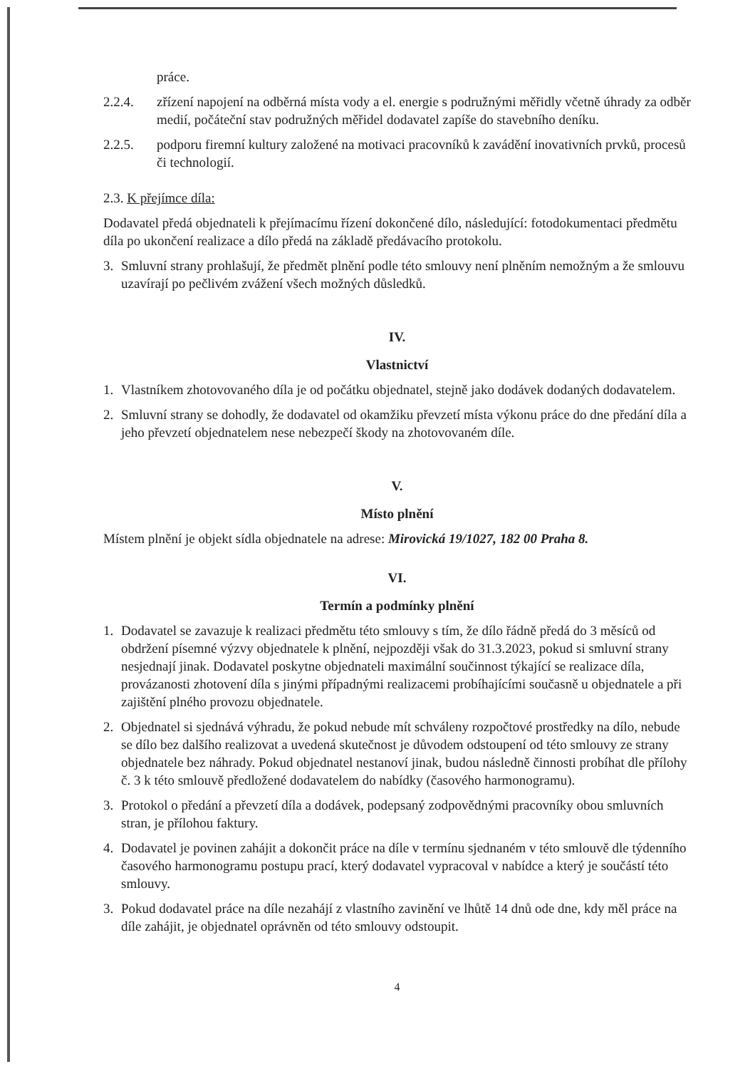práce.
2.2.4. zřízení napojení na odběrná místa vody a el. energie s podružnými měřidly včetně úhrady za odběr medií, počáteční stav podružných měřidel dodavatel zapíše do stavebního deníku.
2.2.5. podporu firemní kultury založené na motivaci pracovníků k zavádění inovativních prvků, procesů či technologií.
2.3. K přejímce díla:
Dodavatel předá objednateli k přejímacímu řízení dokončené dílo, následující: fotodokumentaci předmětu díla po ukončení realizace a dílo předá na základě předávacího protokolu.
3. Smluvní strany prohlašují, že předmět plnění podle této smlouvy není plněním nemožným a že smlouvu uzavírají po pečlivém zvážení všech možných důsledků.
IV.
Vlastnictví
1. Vlastníkem zhotovovaného díla je od počátku objednatel, stejně jako dodávek dodaných dodavatelem.
2. Smluvní strany se dohodly, že dodavatel od okamžiku převzetí místa výkonu práce do dne předání díla a jeho převzetí objednatelem nese nebezpečí škody na zhotovovaném díle.
V.
Místo plnění
Místem plnění je objekt sídla objednatele na adrese: Mirovická 19/1027, 182 00 Praha 8.
VI.
Termín a podmínky plnění
1. Dodavatel se zavazuje k realizaci předmětu této smlouvy s tím, že dílo řádně předá do 3 měsíců od obdržení písemné výzvy objednatele k plnění, nejpozději však do 31.3.2023, pokud si smluvní strany nesjednají jinak. Dodavatel poskytne objednateli maximální součinnost týkající se realizace díla, provázanosti zhotovení díla s jinými případnými realizacemi probíhajícími současně u objednatele a při zajištění plného provozu objednatele.
2. Objednatel si sjednává výhradu, že pokud nebude mít schváleny rozpočtové prostředky na dílo, nebude se dílo bez dalšího realizovat a uvedená skutečnost je důvodem odstoupení od této smlouvy ze strany objednatele bez náhrady. Pokud objednatel nestanoví jinak, budou následně činnosti probíhat dle přílohy č. 3 k této smlouvě předložené dodavatelem do nabídky (časového harmonogramu).
3. Protokol o předání a převzetí díla a dodávek, podepsaný zodpovědnými pracovníky obou smluvních stran, je přílohou faktury.
4. Dodavatel je povinen zahájit a dokončit práce na díle v termínu sjednaném v této smlouvě dle týdenního časového harmonogramu postupu prací, který dodavatel vypracoval v nabídce a který je součástí této smlouvy.
3. Pokud dodavatel práce na díle nezahájí z vlastního zavinění ve lhůtě 14 dnů ode dne, kdy měl práce na díle zahájit, je objednatel oprávněn od této smlouvy odstoupit.
4